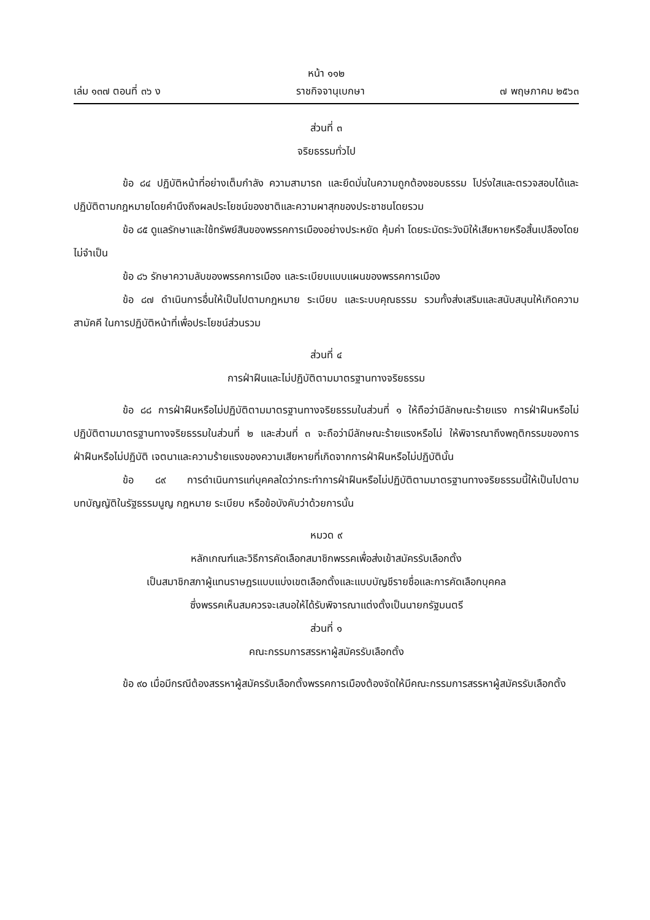หน้า ๑๑๒
เล่ม ๑๓๗ ตอนที่ ๓๖ ง ราชกิจจานุเบกษา ๗ พฤษภาคม ๒๕๖๓
ส่วนที่ ๓
จริยธรรมทั่วไป
ข้อ ๘๔ ปฏิบัติหน้าที่อย่างเต็มกำลัง ความสามารถ และยึดมั่นในความถูกต้องชอบธรรม โปร่งใสและตรวจสอบได้และปฏิบัติตามกฎหมายโดยคำนึงถึงผลประโยชน์ของชาติและความผาสุกของประชาชนโดยรวม
ข้อ ๘๕ ดูแลรักษาและใช้ทรัพย์สินของพรรคการเมืองอย่างประหยัด คุ้มค่า โดยระมัดระวังมิให้เสียหายหรือสิ้นเปลืองโดยไม่จำเป็น
ข้อ ๘๖ รักษาความลับของพรรคการเมือง และระเบียบแบบแผนของพรรคการเมือง
ข้อ ๘๗ ดำเนินการอื่นให้เป็นไปตามกฎหมาย ระเบียบ และระบบคุณธรรม รวมทั้งส่งเสริมและสนับสนุนให้เกิดความสามัคคี ในการปฏิบัติหน้าที่เพื่อประโยชน์ส่วนรวม
ส่วนที่ ๔
การฝ่าฝืนและไม่ปฏิบัติตามมาตรฐานทางจริยธรรม
ข้อ ๘๘ การฝ่าฝืนหรือไม่ปฏิบัติตามมาตรฐานทางจริยธรรมในส่วนที่ ๑ ให้ถือว่ามีลักษณะร้ายแรง การฝ่าฝืนหรือไม่ปฏิบัติตามมาตรฐานทางจริยธรรมในส่วนที่ ๒ และส่วนที่ ๓ จะถือว่ามีลักษณะร้ายแรงหรือไม่ ให้พิจารณาถึงพฤติกรรมของการฝ่าฝืนหรือไม่ปฏิบัติ เจตนาและความร้ายแรงของความเสียหายที่เกิดจากการฝ่าฝืนหรือไม่ปฏิบัตินั้น
ข้อ ๘๙ การดำเนินการแก่บุคคลใดว่ากระทำการฝ่าฝืนหรือไม่ปฏิบัติตามมาตรฐานทางจริยธรรมนี้ให้เป็นไปตามบทบัญญัติในรัฐธรรมนูญ กฎหมาย ระเบียบ หรือข้อบังคับว่าด้วยการนั้น
หมวด ๙
หลักเกณฑ์และวิธีการคัดเลือกสมาชิกพรรคเพื่อส่งเข้าสมัครรับเลือกตั้ง
เป็นสมาชิกสภาผู้แทนราษฎรแบบแบ่งเขตเลือกตั้งและแบบบัญชีรายชื่อและการคัดเลือกบุคคล
ซึ่งพรรคเห็นสมควรจะเสนอให้ได้รับพิจารณาแต่งตั้งเป็นนายกรัฐมนตรี
ส่วนที่ ๑
คณะกรรมการสรรหาผู้สมัครรับเลือกตั้ง
ข้อ ๙๐ เมื่อมีกรณีต้องสรรหาผู้สมัครรับเลือกตั้งพรรคการเมืองต้องจัดให้มีคณะกรรมการสรรหาผู้สมัครรับเลือกตั้ง